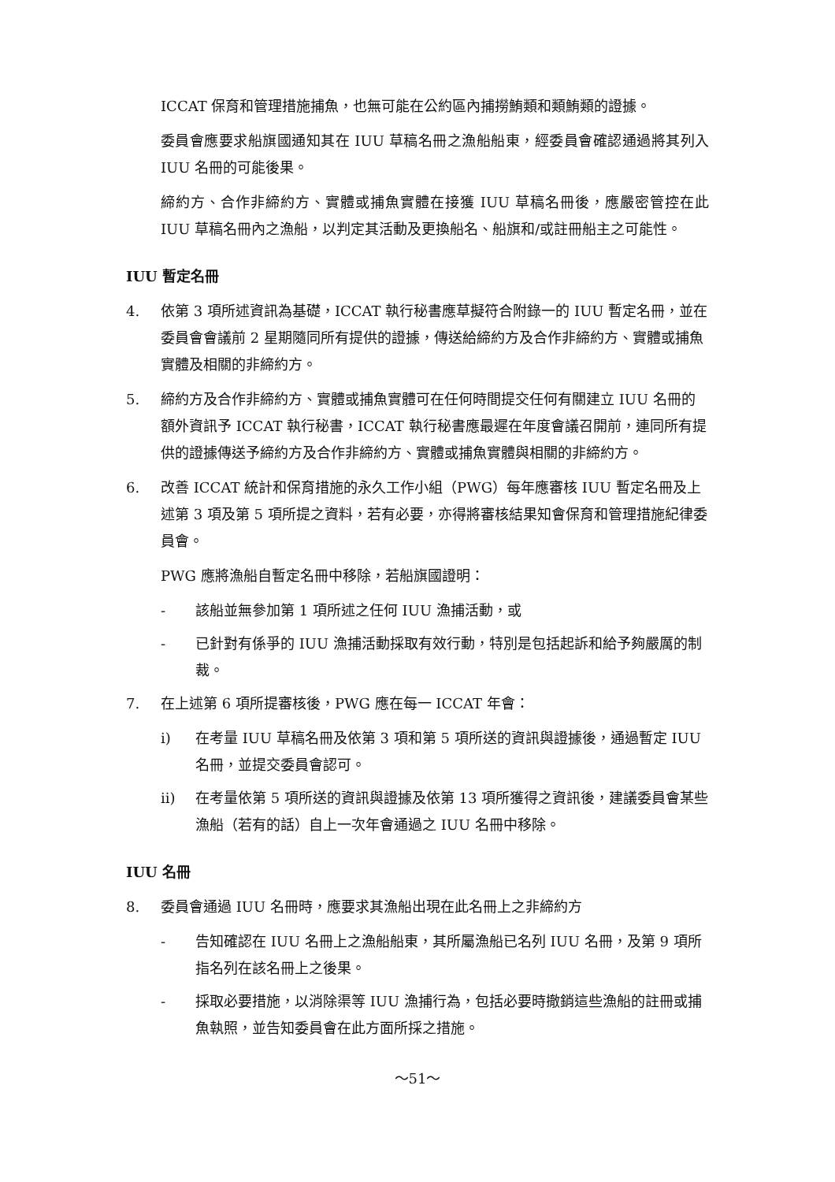ICCAT 保育和管理措施捕魚，也無可能在公約區內捕撈鮪類和類鮪類的證據。
委員會應要求船旗國通知其在 IUU 草稿名冊之漁船船東，經委員會確認通過將其列入 IUU 名冊的可能後果。
締約方、合作非締約方、實體或捕魚實體在接獲 IUU 草稿名冊後，應嚴密管控在此 IUU 草稿名冊內之漁船，以判定其活動及更換船名、船旗和/或註冊船主之可能性。
IUU 暫定名冊
4. 依第 3 項所述資訊為基礎，ICCAT 執行秘書應草擬符合附錄一的 IUU 暫定名冊，並在委員會會議前 2 星期隨同所有提供的證據，傳送給締約方及合作非締約方、實體或捕魚實體及相關的非締約方。
5. 締約方及合作非締約方、實體或捕魚實體可在任何時間提交任何有關建立 IUU 名冊的額外資訊予 ICCAT 執行秘書，ICCAT 執行秘書應最遲在年度會議召開前，連同所有提供的證據傳送予締約方及合作非締約方、實體或捕魚實體與相關的非締約方。
6. 改善 ICCAT 統計和保育措施的永久工作小組（PWG）每年應審核 IUU 暫定名冊及上述第 3 項及第 5 項所提之資料，若有必要，亦得將審核結果知會保育和管理措施紀律委員會。
PWG 應將漁船自暫定名冊中移除，若船旗國證明：
- 該船並無參加第 1 項所述之任何 IUU 漁捕活動，或
- 已針對有係爭的 IUU 漁捕活動採取有效行動，特別是包括起訴和給予夠嚴厲的制裁。
7. 在上述第 6 項所提審核後，PWG 應在每一 ICCAT 年會：
i) 在考量 IUU 草稿名冊及依第 3 項和第 5 項所送的資訊與證據後，通過暫定 IUU 名冊，並提交委員會認可。
ii) 在考量依第 5 項所送的資訊與證據及依第 13 項所獲得之資訊後，建議委員會某些漁船（若有的話）自上一次年會通過之 IUU 名冊中移除。
IUU 名冊
8. 委員會通過 IUU 名冊時，應要求其漁船出現在此名冊上之非締約方
- 告知確認在 IUU 名冊上之漁船船東，其所屬漁船已名列 IUU 名冊，及第 9 項所指名列在該名冊上之後果。
- 採取必要措施，以消除渠等 IUU 漁捕行為，包括必要時撤銷這些漁船的註冊或捕魚執照，並告知委員會在此方面所採之措施。
～51～